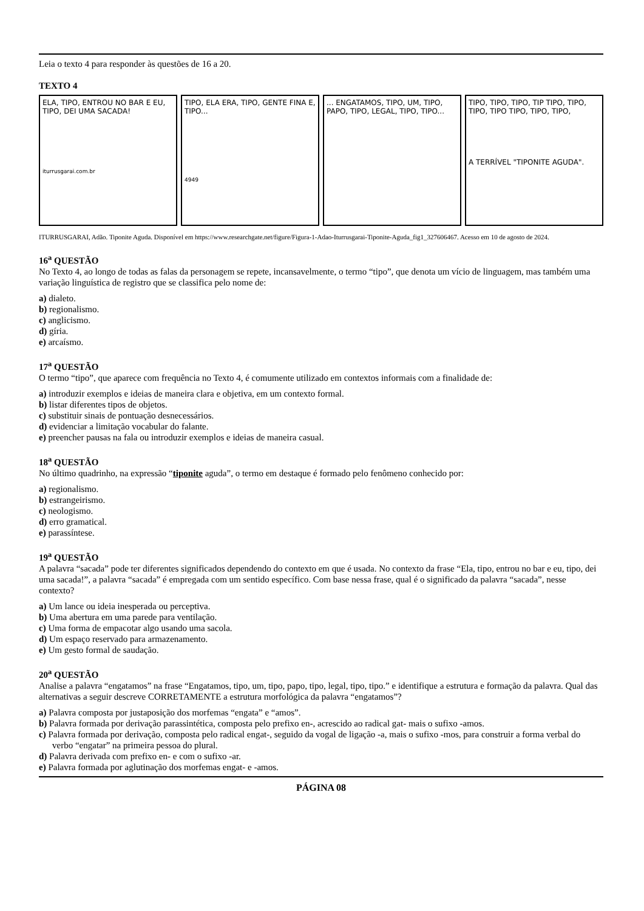Leia o texto 4 para responder às questões de 16 a 20.
TEXTO 4
ELA, TIPO, ENTROU NO BAR E EU, TIPO, DEI UMA SACADA!
iturrusgarai.com.br
TIPO, ELA ERA, TIPO, GENTE FINA E, TIPO...
4949
... ENGATAMOS, TIPO, UM, TIPO, PAPO, TIPO, LEGAL, TIPO, TIPO...
TIPO, TIPO, TIPO, TIP TIPO, TIPO, TIPO, TIPO TIPO, TIPO, TIPO,
A TERRÍVEL "TIPONITE AGUDA".
ITURRUSGARAI, Adão. Tiponite Aguda. Disponível em https://www.researchgate.net/figure/Figura-1-Adao-Iturrusgarai-Tiponite-Aguda_fig1_327606467. Acesso em 10 de agosto de 2024.
16<sup>a</sup> QUESTÃO
No Texto 4, ao longo de todas as falas da personagem se repete, incansavelmente, o termo “tipo”, que denota um vício de linguagem, mas também uma variação linguística de registro que se classifica pelo nome de:
a) dialeto.
b) regionalismo.
c) anglicismo.
d) gíria.
e) arcaísmo.
17<sup>a</sup> QUESTÃO
O termo “tipo”, que aparece com frequência no Texto 4, é comumente utilizado em contextos informais com a finalidade de:
a) introduzir exemplos e ideias de maneira clara e objetiva, em um contexto formal.
b) listar diferentes tipos de objetos.
c) substituir sinais de pontuação desnecessários.
d) evidenciar a limitação vocabular do falante.
e) preencher pausas na fala ou introduzir exemplos e ideias de maneira casual.
18<sup>a</sup> QUESTÃO
No último quadrinho, na expressão “tiponite aguda”, o termo em destaque é formado pelo fenômeno conhecido por:
a) regionalismo.
b) estrangeirismo.
c) neologismo.
d) erro gramatical.
e) parassíntese.
19<sup>a</sup> QUESTÃO
A palavra “sacada” pode ter diferentes significados dependendo do contexto em que é usada. No contexto da frase “Ela, tipo, entrou no bar e eu, tipo, dei uma sacada!”, a palavra “sacada” é empregada com um sentido específico. Com base nessa frase, qual é o significado da palavra “sacada”, nesse contexto?
a) Um lance ou ideia inesperada ou perceptiva.
b) Uma abertura em uma parede para ventilação.
c) Uma forma de empacotar algo usando uma sacola.
d) Um espaço reservado para armazenamento.
e) Um gesto formal de saudação.
20<sup>a</sup> QUESTÃO
Analise a palavra “engatamos” na frase “Engatamos, tipo, um, tipo, papo, tipo, legal, tipo, tipo.” e identifique a estrutura e formação da palavra. Qual das alternativas a seguir descreve CORRETAMENTE a estrutura morfológica da palavra “engatamos”?
a) Palavra composta por justaposição dos morfemas “engata” e “amos”.
b) Palavra formada por derivação parassintética, composta pelo prefixo en-, acrescido ao radical gat- mais o sufixo -amos.
c) Palavra formada por derivação, composta pelo radical engat-, seguido da vogal de ligação -a, mais o sufixo -mos, para construir a forma verbal do verbo “engatar” na primeira pessoa do plural.
d) Palavra derivada com prefixo en- e com o sufixo -ar.
e) Palavra formada por aglutinação dos morfemas engat- e -amos.
PÁGINA 08